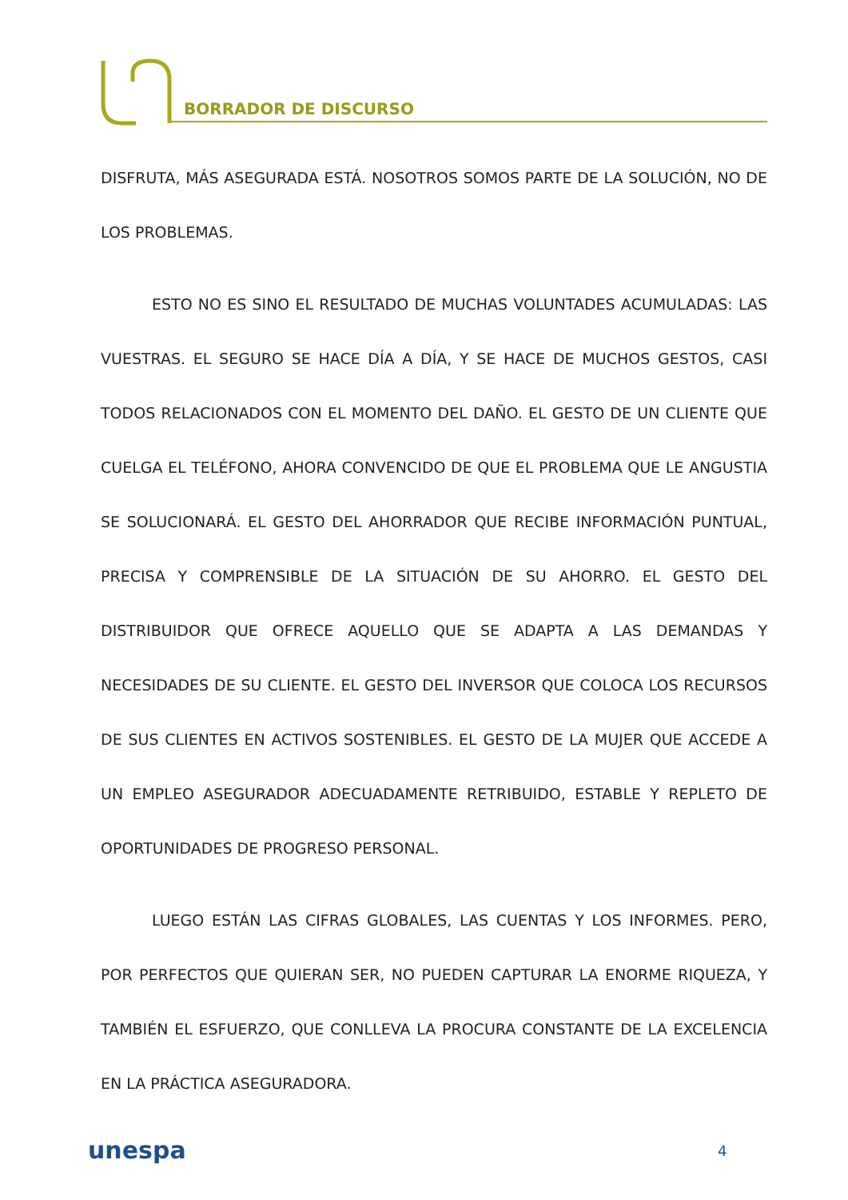BORRADOR DE DISCURSO
DISFRUTA, MÁS ASEGURADA ESTÁ. NOSOTROS SOMOS PARTE DE LA SOLUCIÓN, NO DE LOS PROBLEMAS.
ESTO NO ES SINO EL RESULTADO DE MUCHAS VOLUNTADES ACUMULADAS: LAS VUESTRAS. EL SEGURO SE HACE DÍA A DÍA, Y SE HACE DE MUCHOS GESTOS, CASI TODOS RELACIONADOS CON EL MOMENTO DEL DAÑO. EL GESTO DE UN CLIENTE QUE CUELGA EL TELÉFONO, AHORA CONVENCIDO DE QUE EL PROBLEMA QUE LE ANGUSTIA SE SOLUCIONARÁ. EL GESTO DEL AHORRADOR QUE RECIBE INFORMACIÓN PUNTUAL, PRECISA Y COMPRENSIBLE DE LA SITUACIÓN DE SU AHORRO. EL GESTO DEL DISTRIBUIDOR QUE OFRECE AQUELLO QUE SE ADAPTA A LAS DEMANDAS Y NECESIDADES DE SU CLIENTE. EL GESTO DEL INVERSOR QUE COLOCA LOS RECURSOS DE SUS CLIENTES EN ACTIVOS SOSTENIBLES. EL GESTO DE LA MUJER QUE ACCEDE A UN EMPLEO ASEGURADOR ADECUADAMENTE RETRIBUIDO, ESTABLE Y REPLETO DE OPORTUNIDADES DE PROGRESO PERSONAL.
LUEGO ESTÁN LAS CIFRAS GLOBALES, LAS CUENTAS Y LOS INFORMES. PERO, POR PERFECTOS QUE QUIERAN SER, NO PUEDEN CAPTURAR LA ENORME RIQUEZA, Y TAMBIÉN EL ESFUERZO, QUE CONLLEVA LA PROCURA CONSTANTE DE LA EXCELENCIA EN LA PRÁCTICA ASEGURADORA.
unespa 4